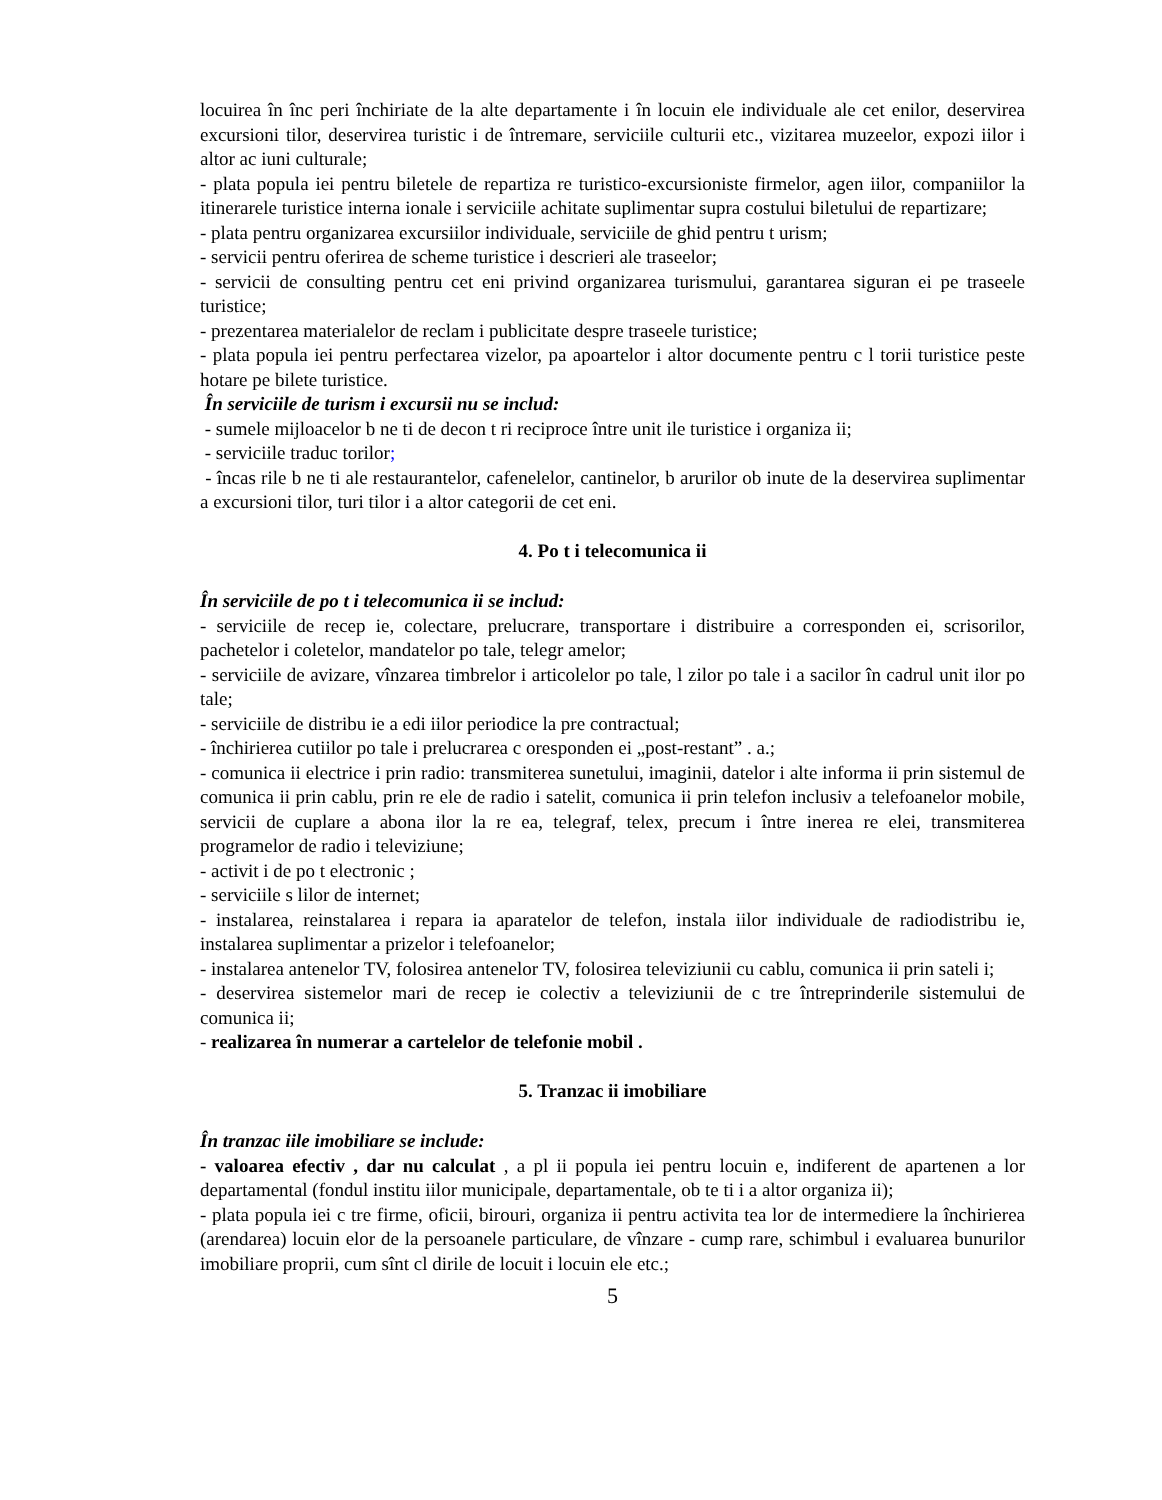locuirea în înc peri închiriate de la alte departamente i în locuin ele individuale ale cet enilor, deservirea excursioni tilor, deservirea turistic i de întremare, serviciile culturii etc., vizitarea muzeelor, expozi iilor i altor ac iuni culturale;
- plata popula iei pentru biletele de repartiza re turistico-excursioniste firmelor, agen iilor, companiilor la itinerarele turistice interna ionale i serviciile achitate suplimentar supra costului biletului de repartizare;
- plata pentru organizarea excursiilor individuale, serviciile de ghid pentru t urism;
- servicii pentru oferirea de scheme turistice i descrieri ale traseelor;
- servicii de consulting pentru cet eni privind organizarea turismului, garantarea siguran ei pe traseele turistice;
- prezentarea materialelor de reclam i publicitate despre traseele turistice;
- plata popula iei pentru perfectarea vizelor, pa apoartelor i altor documente pentru c l torii turistice peste hotare pe bilete turistice.
În serviciile de turism i excursii nu se includ:
- sumele mijloacelor b ne ti de decon t ri reciproce între unit ile turistice i organiza ii;
- serviciile traduc torilor;
- încas rile b ne ti ale restaurantelor, cafenelelor, cantinelor, b arurilor ob inute de la deservirea suplimentar a excursioni tilor, turi tilor i a altor categorii de cet eni.
4. Po t i telecomunica ii
În serviciile de po t i telecomunica ii se includ:
- serviciile de recep ie, colectare, prelucrare, transportare i distribuire a corresponden ei, scrisorilor, pachetelor i coletelor, mandatelor po tale, telegr amelor;
- serviciile de avizare, vînzarea timbrelor i articolelor po tale, l zilor po tale i a sacilor în cadrul unit ilor po tale;
- serviciile de distribu ie a edi iilor periodice la pre contractual;
- închirierea cutiilor po tale i prelucrarea c oresponden ei „post-restant” . a.;
- comunica ii electrice i prin radio: transmiterea sunetului, imaginii, datelor i alte informa ii prin sistemul de comunica ii prin cablu, prin re ele de radio i satelit, comunica ii prin telefon inclusiv a telefoanelor mobile, servicii de cuplare a abona ilor la re ea, telegraf, telex, precum i între inerea re elei, transmiterea programelor de radio i televiziune;
- activit i de po t electronic ;
- serviciile s lilor de internet;
- instalarea, reinstalarea i repara ia aparatelor de telefon, instala iilor individuale de radiodistribu ie, instalarea suplimentar a prizelor i telefoanelor;
- instalarea antenelor TV, folosirea antenelor TV, folosirea televiziunii cu cablu, comunica ii prin sateli i;
- deservirea sistemelor mari de recep ie colectiv a televiziunii de c tre întreprinderile sistemului de comunica ii;
- realizarea în numerar a cartelelor de telefonie mobil .
5. Tranzac ii imobiliare
În tranzac iile imobiliare se include:
- valoarea efectiv , dar nu calculat , a pl ii popula iei pentru locuin e, indiferent de apartenen a lor departamental (fondul institu iilor municipale, departamentale, ob te ti i a altor organiza ii);
- plata popula iei c tre firme, oficii, birouri, organiza ii pentru activita tea lor de intermediere la închirierea (arendarea) locuin elor de la persoanele particulare, de vînzare - cump rare, schimbul i evaluarea bunurilor imobiliare proprii, cum sînt cl dirile de locuit i locuin ele etc.;
5